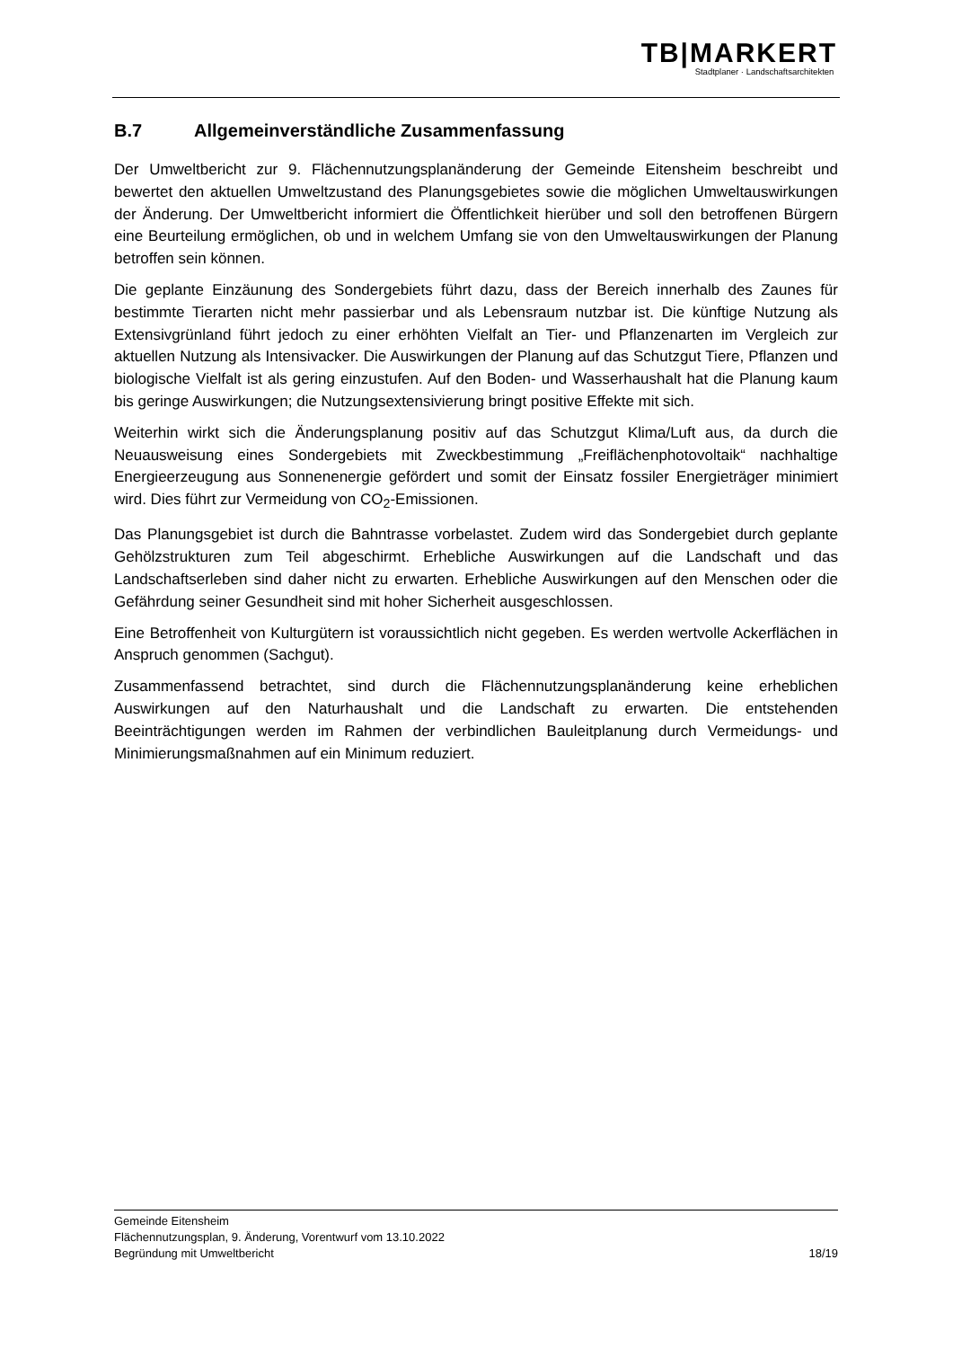TB|MARKERT
Stadtplaner · Landschaftsarchitekten
B.7 Allgemeinverständliche Zusammenfassung
Der Umweltbericht zur 9. Flächennutzungsplanänderung der Gemeinde Eitensheim beschreibt und bewertet den aktuellen Umweltzustand des Planungsgebietes sowie die möglichen Umweltauswirkungen der Änderung. Der Umweltbericht informiert die Öffentlichkeit hierüber und soll den betroffenen Bürgern eine Beurteilung ermöglichen, ob und in welchem Umfang sie von den Umweltauswirkungen der Planung betroffen sein können.
Die geplante Einzäunung des Sondergebiets führt dazu, dass der Bereich innerhalb des Zaunes für bestimmte Tierarten nicht mehr passierbar und als Lebensraum nutzbar ist. Die künftige Nutzung als Extensivgrünland führt jedoch zu einer erhöhten Vielfalt an Tier- und Pflanzenarten im Vergleich zur aktuellen Nutzung als Intensivacker. Die Auswirkungen der Planung auf das Schutzgut Tiere, Pflanzen und biologische Vielfalt ist als gering einzustufen. Auf den Boden- und Wasserhaushalt hat die Planung kaum bis geringe Auswirkungen; die Nutzungsextensivierung bringt positive Effekte mit sich.
Weiterhin wirkt sich die Änderungsplanung positiv auf das Schutzgut Klima/Luft aus, da durch die Neuausweisung eines Sondergebiets mit Zweckbestimmung „Freiflächenphotovoltaik“ nachhaltige Energieerzeugung aus Sonnenenergie gefördert und somit der Einsatz fossiler Energieträger minimiert wird. Dies führt zur Vermeidung von CO<sub>2</sub>-Emissionen.
Das Planungsgebiet ist durch die Bahntrasse vorbelastet. Zudem wird das Sondergebiet durch geplante Gehölzstrukturen zum Teil abgeschirmt. Erhebliche Auswirkungen auf die Landschaft und das Landschaftserleben sind daher nicht zu erwarten. Erhebliche Auswirkungen auf den Menschen oder die Gefährdung seiner Gesundheit sind mit hoher Sicherheit ausgeschlossen.
Eine Betroffenheit von Kulturgütern ist voraussichtlich nicht gegeben. Es werden wertvolle Ackerflächen in Anspruch genommen (Sachgut).
Zusammenfassend betrachtet, sind durch die Flächennutzungsplanänderung keine erheblichen Auswirkungen auf den Naturhaushalt und die Landschaft zu erwarten. Die entstehenden Beeinträchtigungen werden im Rahmen der verbindlichen Bauleitplanung durch Vermeidungs- und Minimierungsmaßnahmen auf ein Minimum reduziert.
Gemeinde Eitensheim
Flächennutzungsplan, 9. Änderung, Vorentwurf vom 13.10.2022
Begründung mit Umweltbericht 18/19